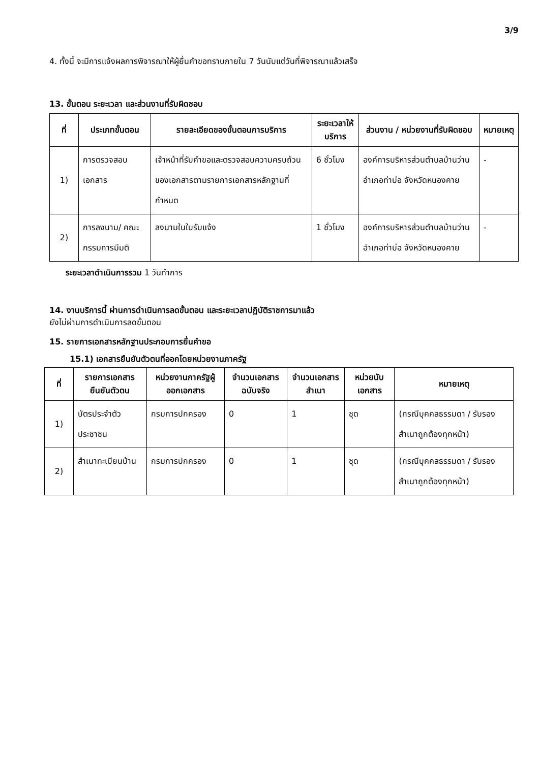3/9
4. ทั้งนี้ จะมีการแจ้งผลการพิจารณาให้ผู้ยื่นคำขอทราบภายใน 7 วันนับแต่วันที่พิจารณาแล้วเสร็จ
13. ขั้นตอน ระยะเวลา และส่วนงานที่รับผิดชอบ
| ที่ | ประเภทขั้นตอน | รายละเอียดของขั้นตอนการบริการ | ระยะเวลาให้บริการ | ส่วนงาน / หน่วยงานที่รับผิดชอบ | หมายเหตุ |
| --- | --- | --- | --- | --- | --- |
| 1) | การตรวจสอบเอกสาร | เจ้าหน้าที่รับคำขอและตรวจสอบความครบถ้วนของเอกสารตามรายการเอกสารหลักฐานที่กำหนด | 6 ชั่วโมง | องค์การบริหารส่วนตำบลบ้านว่าน อำเภอท่าบ่อ จังหวัดหนองคาย | - |
| 2) | การลงนาม/ คณะกรรมการมีมติ | ลงนามในใบรับแจ้ง | 1 ชั่วโมง | องค์การบริหารส่วนตำบลบ้านว่าน อำเภอท่าบ่อ จังหวัดหนองคาย | - |
ระยะเวลาดำเนินการรวม 1 วันทำการ
14. งานบริการนี้ ผ่านการดำเนินการลดขั้นตอน และระยะเวลาปฏิบัติราชการมาแล้ว
ยังไม่ผ่านการดำเนินการลดขั้นตอน
15. รายการเอกสารหลักฐานประกอบการยื่นคำขอ
15.1) เอกสารยืนยันตัวตนที่ออกโดยหน่วยงานภาครัฐ
| ที่ | รายการเอกสารยืนยันตัวตน | หน่วยงานภาครัฐผู้ออกเอกสาร | จำนวนเอกสารฉบับจริง | จำนวนเอกสารสำเนา | หน่วยนับเอกสาร | หมายเหตุ |
| --- | --- | --- | --- | --- | --- | --- |
| 1) | บัตรประจำตัวประชาชน | กรมการปกครอง | 0 | 1 | ชุด | (กรณีบุคคลธรรมดา / รับรองสำเนาถูกต้องทุกหน้า) |
| 2) | สำเนาทะเบียนบ้าน | กรมการปกครอง | 0 | 1 | ชุด | (กรณีบุคคลธรรมดา / รับรองสำเนาถูกต้องทุกหน้า) |